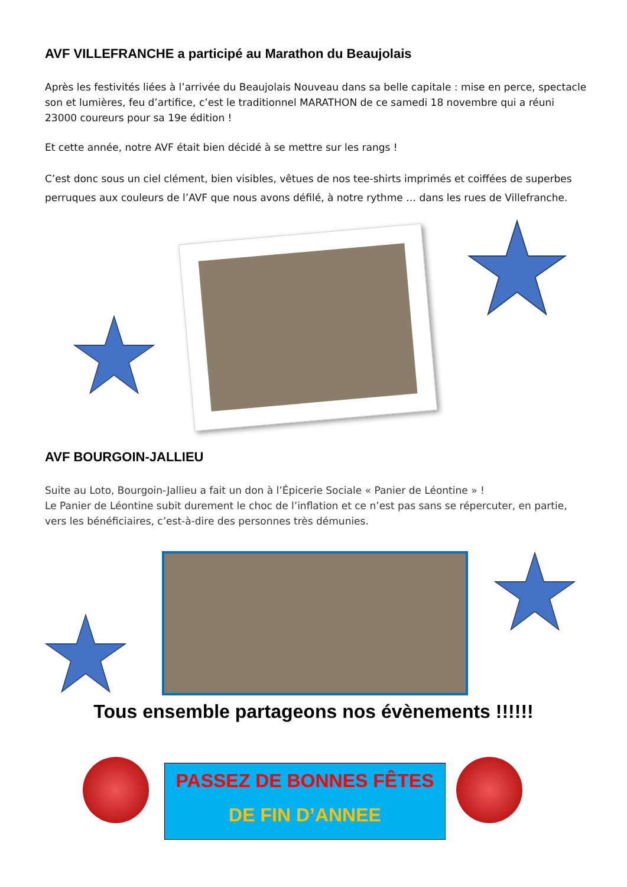AVF VILLEFRANCHE a participé au Marathon du Beaujolais
Après les festivités liées à l’arrivée du Beaujolais Nouveau dans sa belle capitale : mise en perce, spectacle son et lumières, feu d’artifice, c’est le traditionnel MARATHON de ce samedi 18 novembre qui a réuni 23000 coureurs pour sa 19e édition !
Et cette année, notre AVF était bien décidé à se mettre sur les rangs !
C’est donc sous un ciel clément, bien visibles, vêtues de nos tee-shirts imprimés et coiffées de superbes perruques aux couleurs de l’AVF que nous avons défilé, à notre rythme … dans les rues de Villefranche.
AVF BOURGOIN-JALLIEU
Suite au Loto, Bourgoin-Jallieu a fait un don à l’Épicerie Sociale « Panier de Léontine » !
Le Panier de Léontine subit durement le choc de l’inflation et ce n’est pas sans se répercuter, en partie, vers les bénéficiaires, c’est-à-dire des personnes très démunies.
Tous ensemble partageons nos évènements !!!!!!
PASSEZ DE BONNES FÊTES
DE FIN D’ANNEE